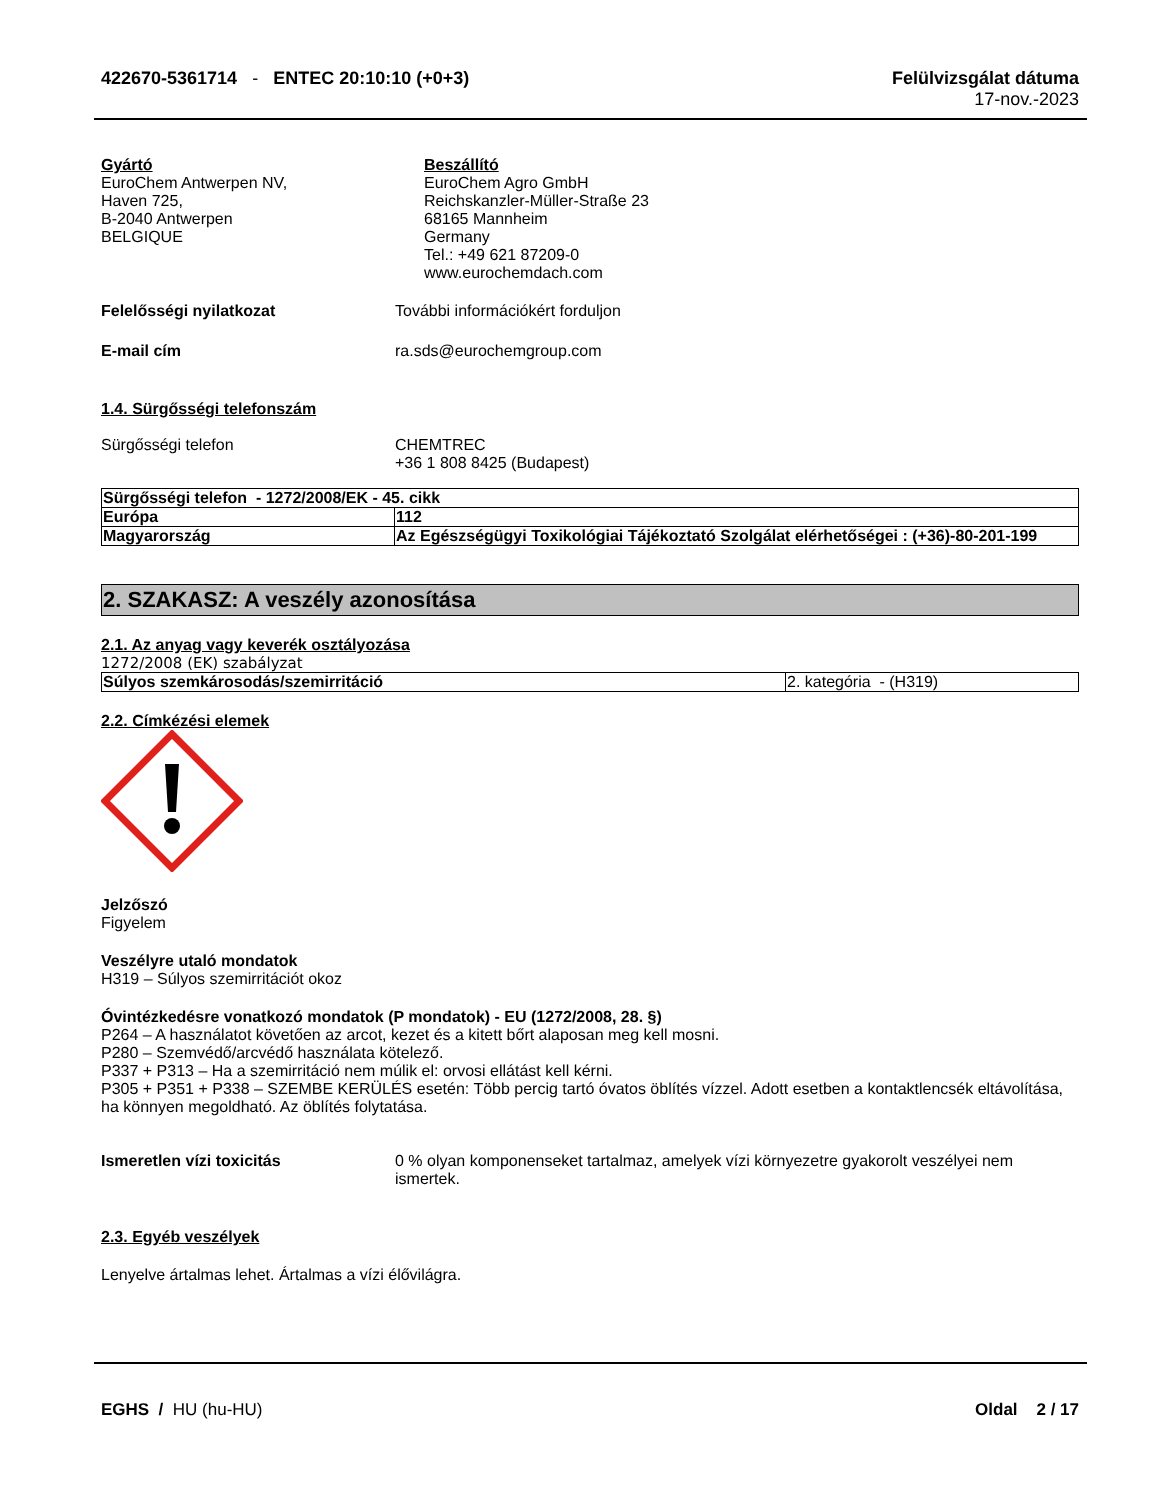422670-5361714 - ENTEC 20:10:10 (+0+3)
Felülvizsgálat dátuma
17-nov.-2023
Gyártó
EuroChem Antwerpen NV,
Haven 725,
B-2040 Antwerpen
BELGIQUE
Beszállító
EuroChem Agro GmbH
Reichskanzler-Müller-Straße 23
68165 Mannheim
Germany
Tel.: +49 621 87209-0
www.eurochemdach.com
Felelősségi nyilatkozat További információkért forduljon
E-mail cím ra.sds@eurochemgroup.com
1.4. Sürgősségi telefonszám
Sürgősségi telefon CHEMTREC
+36 1 808 8425 (Budapest)
| Sürgősségi telefon - 1272/2008/EK - 45. cikk | |
| Európa | 112 |
| Magyarország | Az Egészségügyi Toxikológiai Tájékoztató Szolgálat elérhetőségei : (+36)-80-201-199 |
2. SZAKASZ: A veszély azonosítása
2.1. Az anyag vagy keverék osztályozása
1272/2008 (EK) szabályzat
| Súlyos szemkárosodás/szemirritáció | 2. kategória - (H319) |
2.2. Címkézési elemek
Jelzőszó
Figyelem
Veszélyre utaló mondatok
H319 – Súlyos szemirritációt okoz
Óvintézkedésre vonatkozó mondatok (P mondatok) - EU (1272/2008, 28. §)
P264 – A használatot követően az arcot, kezet és a kitett bőrt alaposan meg kell mosni.
P280 – Szemvédő/arcvédő használata kötelező.
P337 + P313 – Ha a szemirritáció nem múlik el: orvosi ellátást kell kérni.
P305 + P351 + P338 – SZEMBE KERÜLÉS esetén: Több percig tartó óvatos öblítés vízzel. Adott esetben a kontaktlencsék eltávolítása, ha könnyen megoldható. Az öblítés folytatása.
Ismeretlen vízi toxicitás 0 % olyan komponenseket tartalmaz, amelyek vízi környezetre gyakorolt veszélyei nem ismertek.
2.3. Egyéb veszélyek
Lenyelve ártalmas lehet. Ártalmas a vízi élővilágra.
EGHS / HU (hu-HU) Oldal 2 / 17